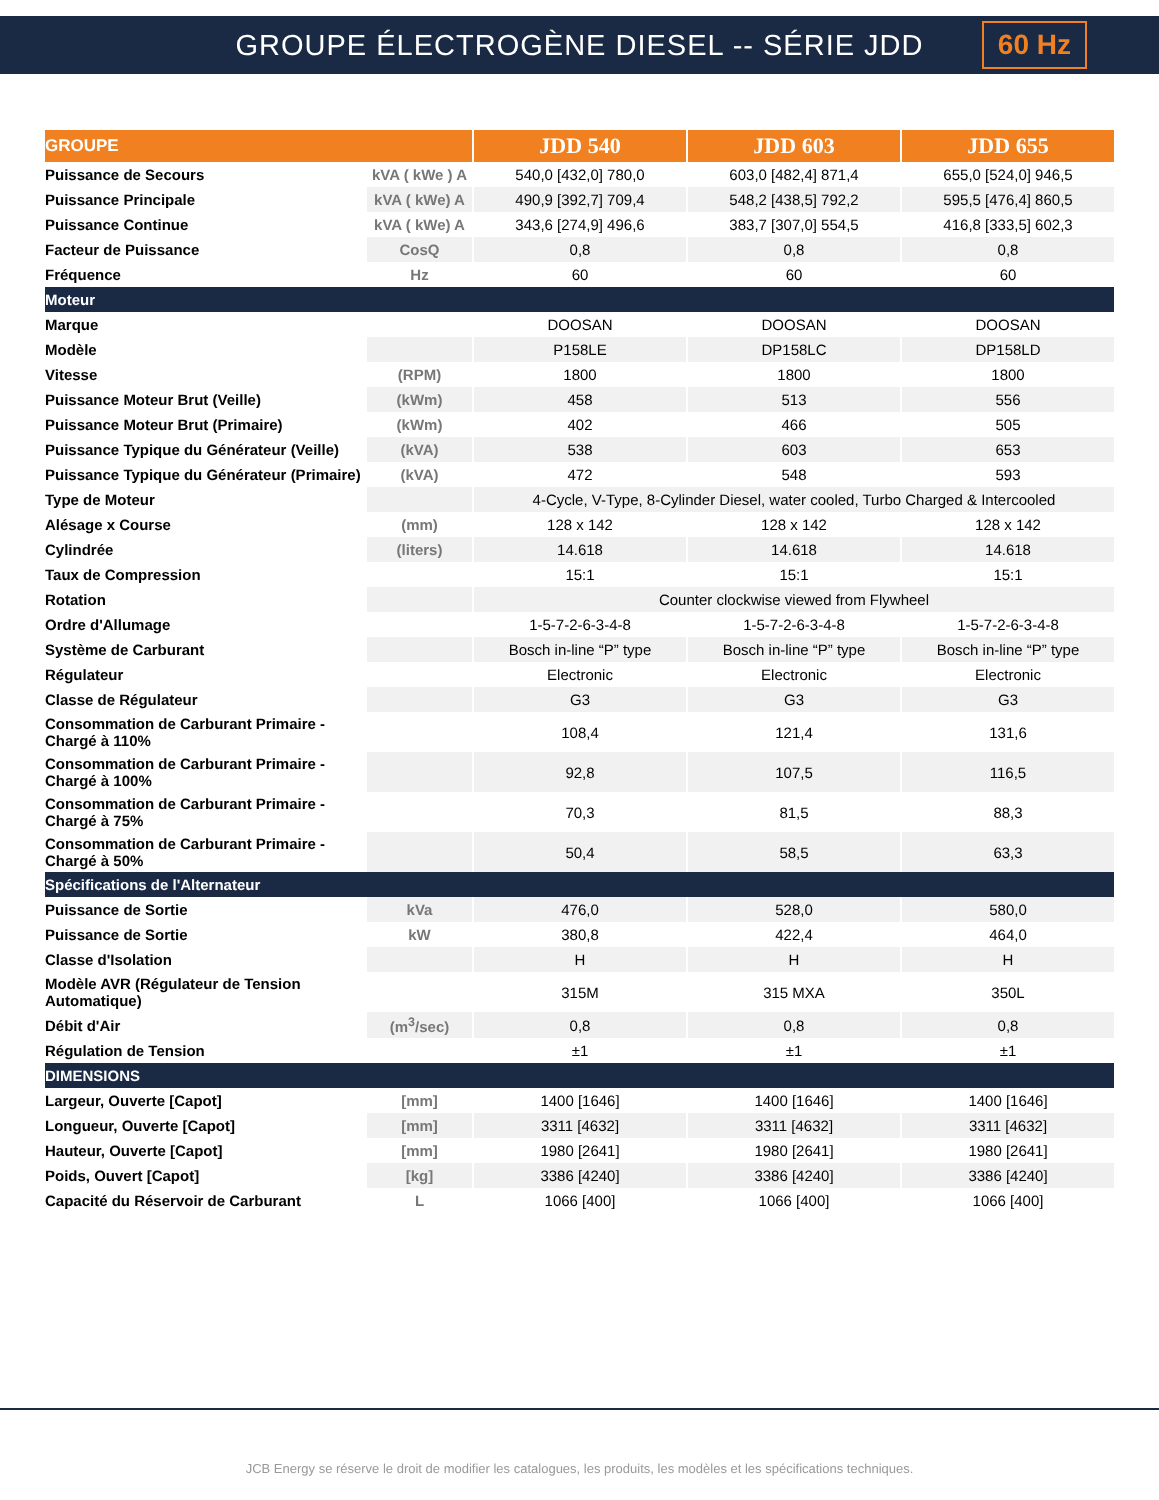GROUPE ÉLECTROGÈNE DIESEL -- SÉRIE JDD
60 Hz
| GROUPE | | JDD 540 | JDD 603 | JDD 655 |
| --- | --- | --- | --- | --- |
| Puissance de Secours | kVA ( kWe ) A | 540,0 [432,0] 780,0 | 603,0 [482,4] 871,4 | 655,0 [524,0] 946,5 |
| Puissance Principale | kVA ( kWe) A | 490,9 [392,7] 709,4 | 548,2 [438,5] 792,2 | 595,5 [476,4] 860,5 |
| Puissance Continue | kVA ( kWe) A | 343,6 [274,9] 496,6 | 383,7 [307,0] 554,5 | 416,8 [333,5] 602,3 |
| Facteur de Puissance | CosQ | 0,8 | 0,8 | 0,8 |
| Fréquence | Hz | 60 | 60 | 60 |
| Moteur | | | | |
| Marque | | DOOSAN | DOOSAN | DOOSAN |
| Modèle | | P158LE | DP158LC | DP158LD |
| Vitesse | (RPM) | 1800 | 1800 | 1800 |
| Puissance Moteur Brut (Veille) | (kWm) | 458 | 513 | 556 |
| Puissance Moteur Brut (Primaire) | (kWm) | 402 | 466 | 505 |
| Puissance Typique du Générateur (Veille) | (kVA) | 538 | 603 | 653 |
| Puissance Typique du Générateur (Primaire) | (kVA) | 472 | 548 | 593 |
| Type de Moteur | | 4-Cycle, V-Type, 8-Cylinder Diesel, water cooled, Turbo Charged & Intercooled | | |
| Alésage x Course | (mm) | 128 x 142 | 128 x 142 | 128 x 142 |
| Cylindrée | (liters) | 14.618 | 14.618 | 14.618 |
| Taux de Compression | | 15:1 | 15:1 | 15:1 |
| Rotation | | Counter clockwise viewed from Flywheel | | |
| Ordre d'Allumage | | 1-5-7-2-6-3-4-8 | 1-5-7-2-6-3-4-8 | 1-5-7-2-6-3-4-8 |
| Système de Carburant | | Bosch in-line “P” type | Bosch in-line “P” type | Bosch in-line “P” type |
| Régulateur | | Electronic | Electronic | Electronic |
| Classe de Régulateur | | G3 | G3 | G3 |
| Consommation de Carburant Primaire - Chargé à 110% | | 108,4 | 121,4 | 131,6 |
| Consommation de Carburant Primaire - Chargé à 100% | | 92,8 | 107,5 | 116,5 |
| Consommation de Carburant Primaire - Chargé à 75% | | 70,3 | 81,5 | 88,3 |
| Consommation de Carburant Primaire - Chargé à 50% | | 50,4 | 58,5 | 63,3 |
| Spécifications de l'Alternateur | | | | |
| Puissance de Sortie | kVa | 476,0 | 528,0 | 580,0 |
| Puissance de Sortie | kW | 380,8 | 422,4 | 464,0 |
| Classe d'Isolation | | H | H | H |
| Modèle AVR (Régulateur de Tension Automatique) | | 315M | 315 MXA | 350L |
| Débit d'Air | (m<sup>3</sup>/sec) | 0,8 | 0,8 | 0,8 |
| Régulation de Tension | | ±1 | ±1 | ±1 |
| DIMENSIONS | | | | |
| Largeur, Ouverte [Capot] | [mm] | 1400 [1646] | 1400 [1646] | 1400 [1646] |
| Longueur, Ouverte [Capot] | [mm] | 3311 [4632] | 3311 [4632] | 3311 [4632] |
| Hauteur, Ouverte [Capot] | [mm] | 1980 [2641] | 1980 [2641] | 1980 [2641] |
| Poids, Ouvert [Capot] | [kg] | 3386 [4240] | 3386 [4240] | 3386 [4240] |
| Capacité du Réservoir de Carburant | L | 1066 [400] | 1066 [400] | 1066 [400] |
JCB Energy se réserve le droit de modifier les catalogues, les produits, les modèles et les spécifications techniques.